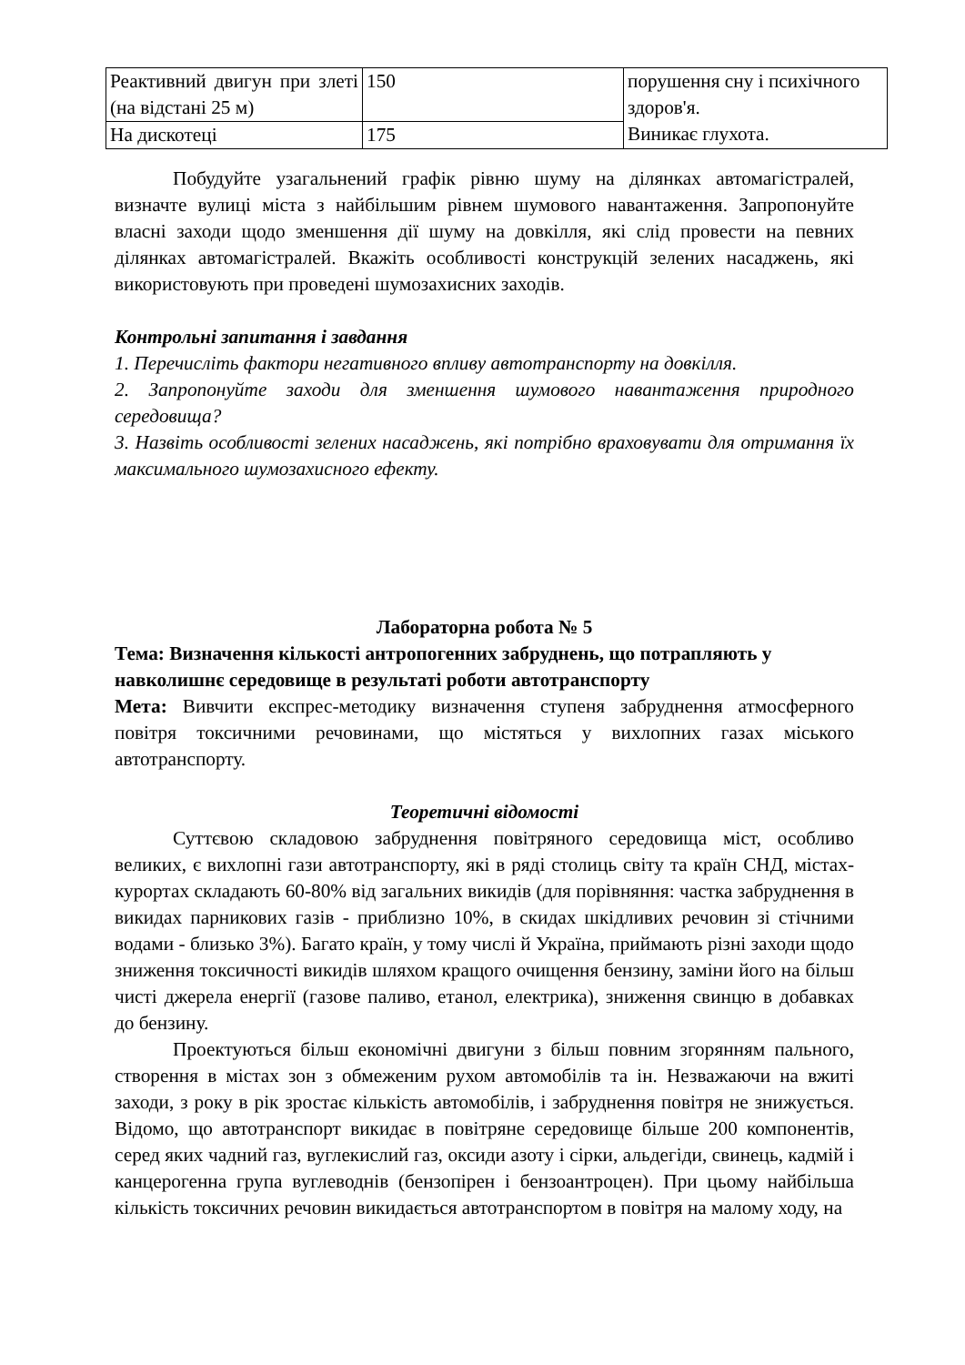| Реактивний двигун при злеті (на відстані 25 м) | 150 | порушення сну і психічного здоров'я. Виникає глухота. |
| На дискотеці | 175 | |
Побудуйте узагальнений графік рівню шуму на ділянках автомагістралей, визначте вулиці міста з найбільшим рівнем шумового навантаження. Запропонуйте власні заходи щодо зменшення дії шуму на довкілля, які слід провести на певних ділянках автомагістралей. Вкажіть особливості конструкцій зелених насаджень, які використовують при проведені шумозахисних заходів.
Контрольні запитання і завдання
1. Перечисліть фактори негативного впливу автотранспорту на довкілля.
2. Запропонуйте заходи для зменшення шумового навантаження природного середовища?
3. Назвіть особливості зелених насаджень, які потрібно враховувати для отримання їх максимального шумозахисного ефекту.
Лабораторна робота № 5
Тема: Визначення кількості антропогенних забруднень, що потрапляють у навколишнє середовище в результаті роботи автотранспорту
Мета: Вивчити експрес-методику визначення ступеня забруднення атмосферного повітря токсичними речовинами, що містяться у вихлопних газах міського автотранспорту.
Теоретичні відомості
Суттєвою складовою забруднення повітряного середовища міст, особливо великих, є вихлопні гази автотранспорту, які в ряді столиць світу та країн СНД, містах-курортах складають 60-80% від загальних викидів (для порівняння: частка забруднення в викидах парникових газів - приблизно 10%, в скидах шкідливих речовин зі стічними водами - близько 3%). Багато країн, у тому числі й Україна, приймають різні заходи щодо зниження токсичності викидів шляхом кращого очищення бензину, заміни його на більш чисті джерела енергії (газове паливо, етанол, електрика), зниження свинцю в добавках до бензину.
Проектуються більш економічні двигуни з більш повним згорянням пального, створення в містах зон з обмеженим рухом автомобілів та ін. Незважаючи на вжиті заходи, з року в рік зростає кількість автомобілів, і забруднення повітря не знижується. Відомо, що автотранспорт викидає в повітряне середовище більше 200 компонентів, серед яких чадний газ, вуглекислий газ, оксиди азоту і сірки, альдегіди, свинець, кадмій і канцерогенна група вуглеводнів (бензопірен і бензоантроцен). При цьому найбільша кількість токсичних речовин викидається автотранспортом в повітря на малому ходу, на